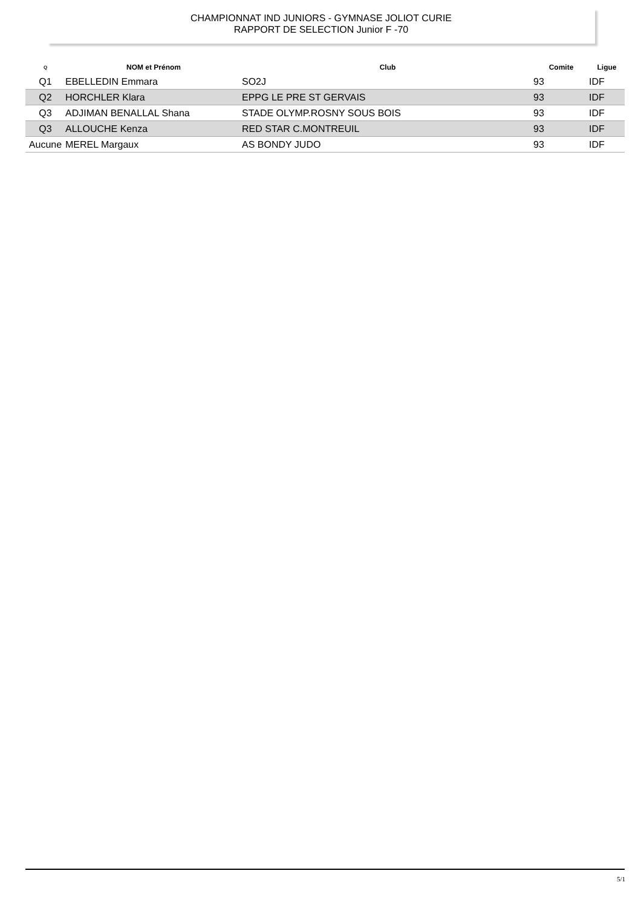CHAMPIONNAT IND JUNIORS - GYMNASE JOLIOT CURIE
RAPPORT DE SELECTION Junior F -70
| Q | NOM et Prénom | Club | Comite | Ligue |
| --- | --- | --- | --- | --- |
| Q1 | EBELLEDIN Emmara | SO2J | 93 | IDF |
| Q2 | HORCHLER Klara | EPPG LE PRE ST GERVAIS | 93 | IDF |
| Q3 | ADJIMAN BENALLAL Shana | STADE OLYMP.ROSNY SOUS BOIS | 93 | IDF |
| Q3 | ALLOUCHE Kenza | RED STAR C.MONTREUIL | 93 | IDF |
| Aucune | MEREL Margaux | AS BONDY JUDO | 93 | IDF |
5/1